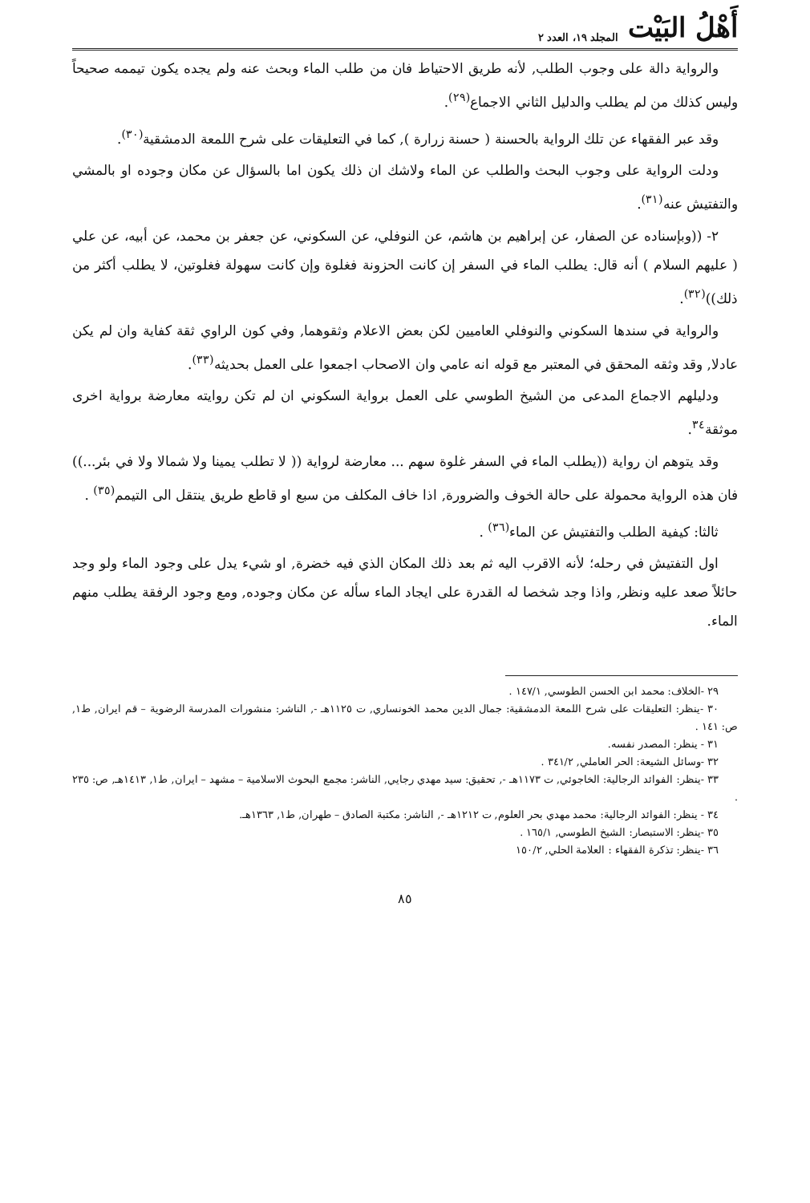أَهْلُ البَيْت المجلد ١٩، العدد ٢
والرواية دالة على وجوب الطلب, لأنه طريق الاحتياط فان من طلب الماء وبحث عنه ولم يجده يكون تيممه صحيحاً وليس كذلك من لم يطلب والدليل الثاني الاجماع<sup>(٢٩)</sup>.
وقد عبر الفقهاء عن تلك الرواية بالحسنة ( حسنة زرارة ), كما في التعليقات على شرح اللمعة الدمشقية<sup>(٣٠)</sup>.
ودلت الرواية على وجوب البحث والطلب عن الماء ولاشك ان ذلك يكون اما بالسؤال عن مكان وجوده او بالمشي والتفتيش عنه<sup>(٣١)</sup>.
٢- ((وبإسناده عن الصفار، عن إبراهيم بن هاشم، عن النوفلي، عن السكوني، عن جعفر بن محمد، عن أبيه، عن علي ( عليهم السلام ) أنه قال: يطلب الماء في السفر إن كانت الحزونة فغلوة وإن كانت سهولة فغلوتين، لا يطلب أكثر من ذلك))<sup>(٣٢)</sup>.
والرواية في سندها السكوني والنوفلي العاميين لكن بعض الاعلام وثقوهما, وفي كون الراوي ثقة كفاية وان لم يكن عادلا, وقد وثقه المحقق في المعتبر مع قوله انه عامي وان الاصحاب اجمعوا على العمل بحديثه<sup>(٣٣)</sup>.
ودليلهم الاجماع المدعى من الشيخ الطوسي على العمل برواية السكوني ان لم تكن روايته معارضة برواية اخرى موثقة<sup>٣٤</sup>.
وقد يتوهم ان رواية ((يطلب الماء في السفر غلوة سهم ... معارضة لرواية (( لا تطلب يمينا ولا شمالا ولا في بئر...)) فان هذه الرواية محمولة على حالة الخوف والضرورة, اذا خاف المكلف من سبع او قاطع طريق ينتقل الى التيمم<sup>(٣٥)</sup> .
ثالثا: كيفية الطلب والتفتيش عن الماء<sup>(٣٦)</sup> .
اول التفتيش في رحله؛ لأنه الاقرب اليه ثم بعد ذلك المكان الذي فيه خضرة, او شيء يدل على وجود الماء ولو وجد حائلاً صعد عليه ونظر, واذا وجد شخصا له القدرة على ايجاد الماء سأله عن مكان وجوده, ومع وجود الرفقة يطلب منهم الماء.
٢٩ -الخلاف: محمد ابن الحسن الطوسي, ١٤٧/١ .
٣٠ -ينظر: التعليقات على شرح اللمعة الدمشقية: جمال الدين محمد الخونساري, ت ١١٢٥هـ -, الناشر: منشورات المدرسة الرضوية – قم ايران, ط١, ص: ١٤١ .
٣١ - ينظر: المصدر نفسه.
٣٢ -وسائل الشيعة: الحر العاملي, ٣٤١/٢ .
٣٣ -ينظر: الفوائد الرجالية: الخاجوئي, ت ١١٧٣هـ -, تحقيق: سيد مهدي رجايي, الناشر: مجمع البحوث الاسلامية – مشهد – ايران, ط١, ١٤١٣هـ, ص: ٢٣٥ .
٣٤ - ينظر: الفوائد الرجالية: محمد مهدي بحر العلوم, ت ١٢١٢هـ -, الناشر: مكتبة الصادق – طهران, ط١, ١٣٦٣هـ.
٣٥ -ينظر: الاستبصار: الشيخ الطوسي, ١٦٥/١ .
٣٦ -ينظر: تذكرة الفقهاء : العلامة الحلي, ١٥٠/٢
٨٥